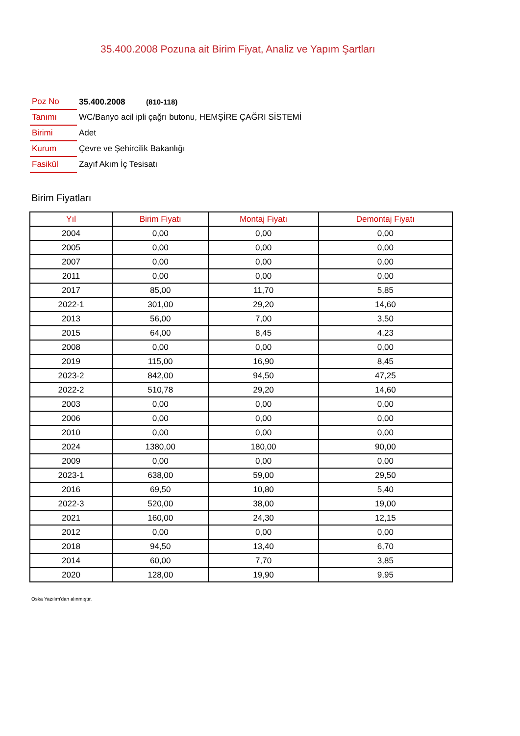35.400.2008 Pozuna ait Birim Fiyat, Analiz ve Yapım Şartları
| Poz No | 35.400.2008 (810-118) |
| Tanımı | WC/Banyo acil ipli çağrı butonu, HEMŞİRE ÇAĞRI SİSTEMİ |
| Birimi | Adet |
| Kurum | Çevre ve Şehircilik Bakanlığı |
| Fasikül | Zayıf Akım İç Tesisatı |
Birim Fiyatları
| Yıl | Birim Fiyatı | Montaj Fiyatı | Demontaj Fiyatı |
| --- | --- | --- | --- |
| 2004 | 0,00 | 0,00 | 0,00 |
| 2005 | 0,00 | 0,00 | 0,00 |
| 2007 | 0,00 | 0,00 | 0,00 |
| 2011 | 0,00 | 0,00 | 0,00 |
| 2017 | 85,00 | 11,70 | 5,85 |
| 2022-1 | 301,00 | 29,20 | 14,60 |
| 2013 | 56,00 | 7,00 | 3,50 |
| 2015 | 64,00 | 8,45 | 4,23 |
| 2008 | 0,00 | 0,00 | 0,00 |
| 2019 | 115,00 | 16,90 | 8,45 |
| 2023-2 | 842,00 | 94,50 | 47,25 |
| 2022-2 | 510,78 | 29,20 | 14,60 |
| 2003 | 0,00 | 0,00 | 0,00 |
| 2006 | 0,00 | 0,00 | 0,00 |
| 2010 | 0,00 | 0,00 | 0,00 |
| 2024 | 1380,00 | 180,00 | 90,00 |
| 2009 | 0,00 | 0,00 | 0,00 |
| 2023-1 | 638,00 | 59,00 | 29,50 |
| 2016 | 69,50 | 10,80 | 5,40 |
| 2022-3 | 520,00 | 38,00 | 19,00 |
| 2021 | 160,00 | 24,30 | 12,15 |
| 2012 | 0,00 | 0,00 | 0,00 |
| 2018 | 94,50 | 13,40 | 6,70 |
| 2014 | 60,00 | 7,70 | 3,85 |
| 2020 | 128,00 | 19,90 | 9,95 |
Oska Yazılım'dan alınmıştır.